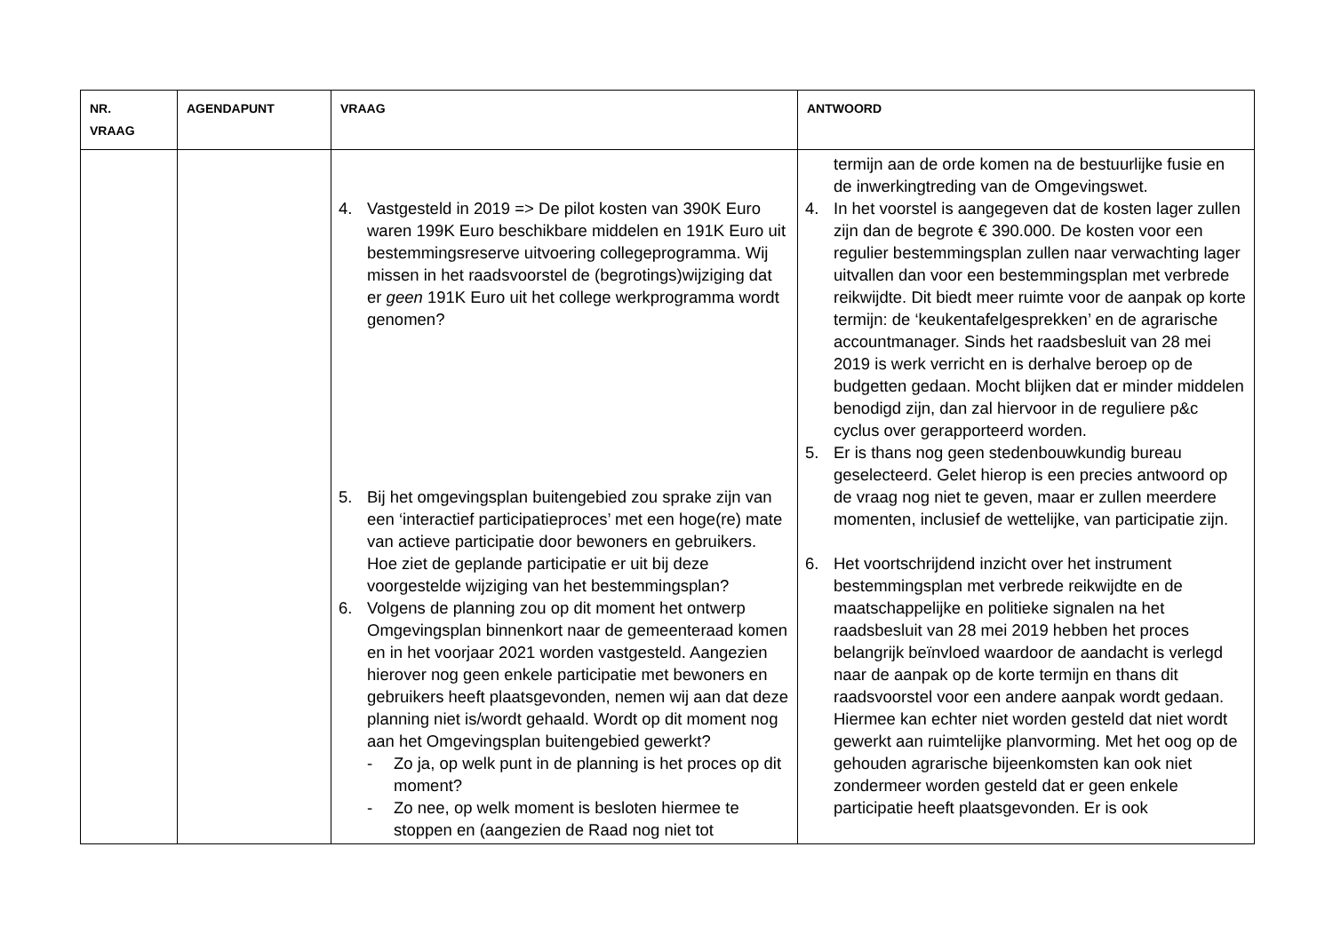| NR. VRAAG | AGENDAPUNT | VRAAG | ANTWOORD |
| --- | --- | --- | --- |
| | | 4. Vastgesteld in 2019 => De pilot kosten van 390K Euro waren 199K Euro beschikbare middelen en 191K Euro uit bestemmingsreserve uitvoering collegeprogramma. Wij missen in het raadsvoorstel de (begrotings)wijziging dat er geen 191K Euro uit het college werkprogramma wordt genomen? 5. Bij het omgevingsplan buitengebied zou sprake zijn van een ‘interactief participatieproces’ met een hoge(re) mate van actieve participatie door bewoners en gebruikers. Hoe ziet de geplande participatie er uit bij deze voorgestelde wijziging van het bestemmingsplan? 6. Volgens de planning zou op dit moment het ontwerp Omgevingsplan binnenkort naar de gemeenteraad komen en in het voorjaar 2021 worden vastgesteld. Aangezien hierover nog geen enkele participatie met bewoners en gebruikers heeft plaatsgevonden, nemen wij aan dat deze planning niet is/wordt gehaald. Wordt op dit moment nog aan het Omgevingsplan buitengebied gewerkt? - Zo ja, op welk punt in de planning is het proces op dit moment? - Zo nee, op welk moment is besloten hiermee te stoppen en (aangezien de Raad nog niet tot | termijn aan de orde komen na de bestuurlijke fusie en de inwerkingtreding van de Omgevingswet. 4. In het voorstel is aangegeven dat de kosten lager zullen zijn dan de begrote € 390.000. De kosten voor een regulier bestemmingsplan zullen naar verwachting lager uitvallen dan voor een bestemmingsplan met verbrede reikwijdte. Dit biedt meer ruimte voor de aanpak op korte termijn: de ‘keukentafelgesprekken’ en de agrarische accountmanager. Sinds het raadsbesluit van 28 mei 2019 is werk verricht en is derhalve beroep op de budgetten gedaan. Mocht blijken dat er minder middelen benodigd zijn, dan zal hiervoor in de reguliere p&c cyclus over gerapporteerd worden. 5. Er is thans nog geen stedenbouwkundig bureau geselecteerd. Gelet hierop is een precies antwoord op de vraag nog niet te geven, maar er zullen meerdere momenten, inclusief de wettelijke, van participatie zijn. 6. Het voortschrijdend inzicht over het instrument bestemmingsplan met verbrede reikwijdte en de maatschappelijke en politieke signalen na het raadsbesluit van 28 mei 2019 hebben het proces belangrijk beïnvloed waardoor de aandacht is verlegd naar de aanpak op de korte termijn en thans dit raadsvoorstel voor een andere aanpak wordt gedaan. Hiermee kan echter niet worden gesteld dat niet wordt gewerkt aan ruimtelijke planvorming. Met het oog op de gehouden agrarische bijeenkomsten kan ook niet zondermeer worden gesteld dat er geen enkele participatie heeft plaatsgevonden. Er is ook |